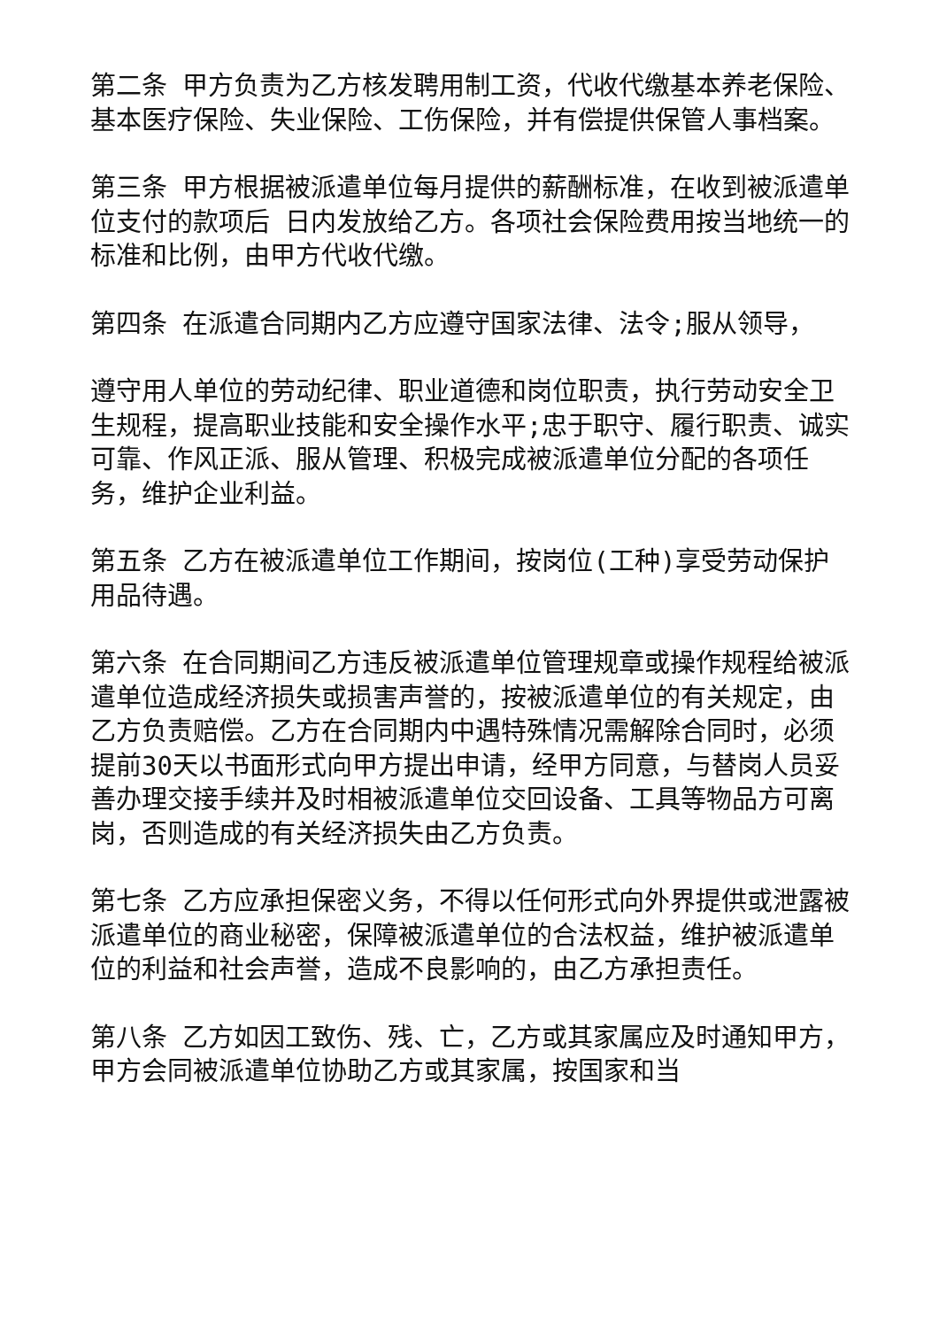第二条 甲方负责为乙方核发聘用制工资，代收代缴基本养老保险、基本医疗保险、失业保险、工伤保险，并有偿提供保管人事档案。
第三条 甲方根据被派遣单位每月提供的薪酬标准，在收到被派遣单位支付的款项后 日内发放给乙方。各项社会保险费用按当地统一的标准和比例，由甲方代收代缴。
第四条 在派遣合同期内乙方应遵守国家法律、法令;服从领导，
遵守用人单位的劳动纪律、职业道德和岗位职责，执行劳动安全卫生规程，提高职业技能和安全操作水平;忠于职守、履行职责、诚实可靠、作风正派、服从管理、积极完成被派遣单位分配的各项任务，维护企业利益。
第五条 乙方在被派遣单位工作期间，按岗位(工种)享受劳动保护用品待遇。
第六条 在合同期间乙方违反被派遣单位管理规章或操作规程给被派遣单位造成经济损失或损害声誉的，按被派遣单位的有关规定，由乙方负责赔偿。乙方在合同期内中遇特殊情况需解除合同时，必须提前30天以书面形式向甲方提出申请，经甲方同意，与替岗人员妥善办理交接手续并及时相被派遣单位交回设备、工具等物品方可离岗，否则造成的有关经济损失由乙方负责。
第七条 乙方应承担保密义务，不得以任何形式向外界提供或泄露被派遣单位的商业秘密，保障被派遣单位的合法权益，维护被派遣单位的利益和社会声誉，造成不良影响的，由乙方承担责任。
第八条 乙方如因工致伤、残、亡，乙方或其家属应及时通知甲方，甲方会同被派遣单位协助乙方或其家属，按国家和当